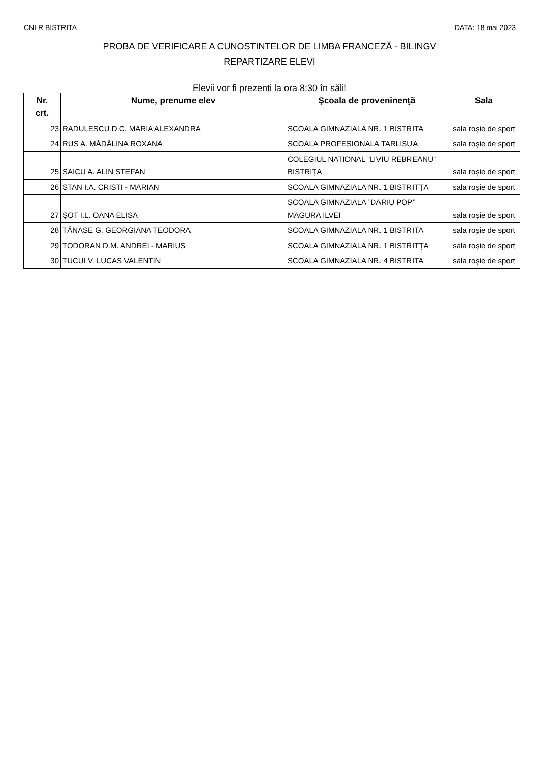CNLR BISTRITA DATA: 18 mai 2023
PROBA DE VERIFICARE A CUNOSTINTELOR DE LIMBA FRANCEZĂ - BILINGV
REPARTIZARE ELEVI
Elevii vor fi prezenți la ora 8:30 în săli!
| Nr. crt. | Nume, prenume elev | Şcoala de proveninenţă | Sala |
| --- | --- | --- | --- |
| 23 | RADULESCU D.C. MARIA ALEXANDRA | SCOALA GIMNAZIALA NR. 1 BISTRITA | sala roșie de sport |
| 24 | RUS A. MĂDĂLINA ROXANA | SCOALA PROFESIONALA TARLISUA | sala roșie de sport |
| 25 | SAICU A. ALIN STEFAN | COLEGIUL NATIONAL ”LIVIU REBREANU” BISTRIȚA | sala roșie de sport |
| 26 | STAN I.A. CRISTI - MARIAN | SCOALA GIMNAZIALA NR. 1 BISTRITȚA | sala roșie de sport |
| 27 | ȘOT I.L. OANA ELISA | SCOALA GIMNAZIALA ”DARIU POP” MAGURA ILVEI | sala roșie de sport |
| 28 | TĂNASE G. GEORGIANA TEODORA | SCOALA GIMNAZIALA NR. 1 BISTRITA | sala roșie de sport |
| 29 | TODORAN D.M. ANDREI - MARIUS | SCOALA GIMNAZIALA NR. 1 BISTRITȚA | sala roșie de sport |
| 30 | TUCUI V. LUCAS VALENTIN | SCOALA GIMNAZIALA NR. 4 BISTRITA | sala roșie de sport |